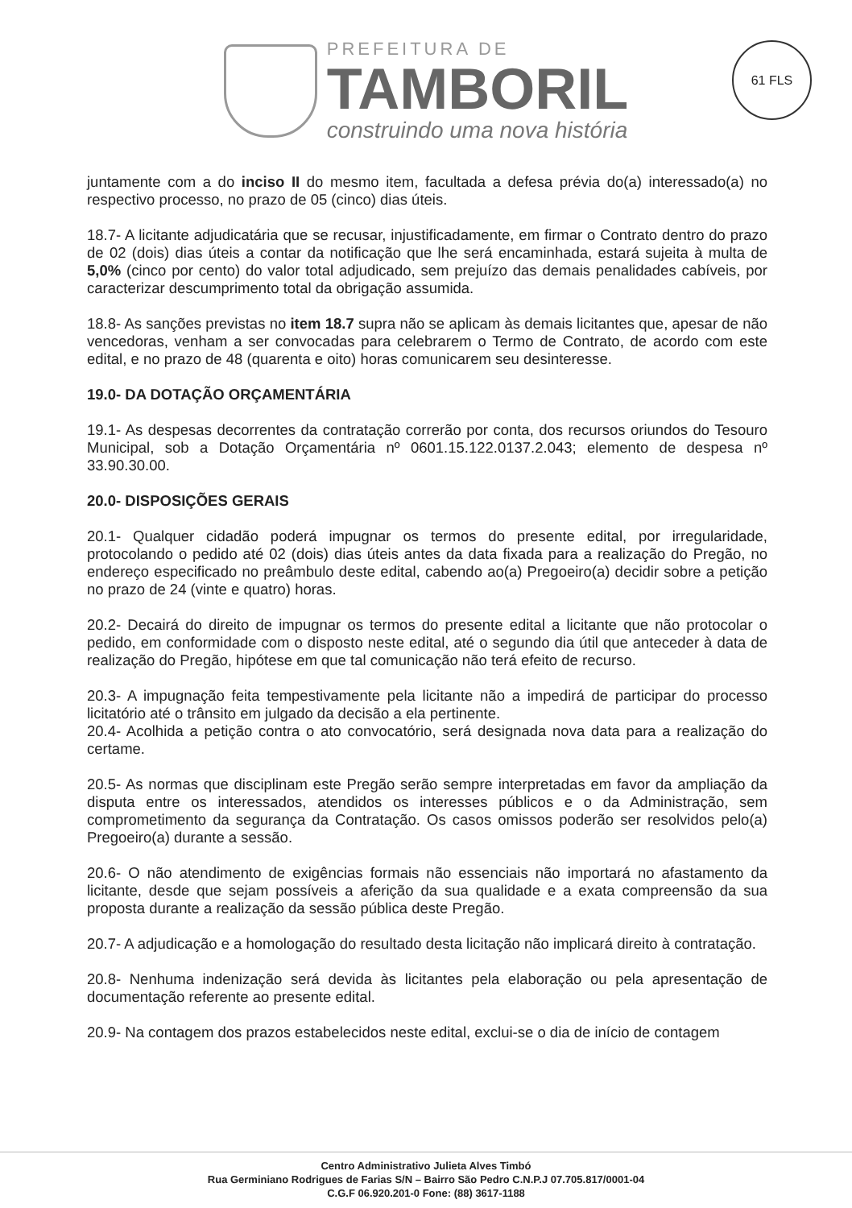PREFEITURA DE
TAMBORIL
construindo uma nova história
61 FLS
juntamente com a do inciso II do mesmo item, facultada a defesa prévia do(a) interessado(a) no respectivo processo, no prazo de 05 (cinco) dias úteis.
18.7- A licitante adjudicatária que se recusar, injustificadamente, em firmar o Contrato dentro do prazo de 02 (dois) dias úteis a contar da notificação que lhe será encaminhada, estará sujeita à multa de 5,0% (cinco por cento) do valor total adjudicado, sem prejuízo das demais penalidades cabíveis, por caracterizar descumprimento total da obrigação assumida.
18.8- As sanções previstas no item 18.7 supra não se aplicam às demais licitantes que, apesar de não vencedoras, venham a ser convocadas para celebrarem o Termo de Contrato, de acordo com este edital, e no prazo de 48 (quarenta e oito) horas comunicarem seu desinteresse.
19.0- DA DOTAÇÃO ORÇAMENTÁRIA
19.1- As despesas decorrentes da contratação correrão por conta, dos recursos oriundos do Tesouro Municipal, sob a Dotação Orçamentária nº 0601.15.122.0137.2.043; elemento de despesa nº 33.90.30.00.
20.0- DISPOSIÇÕES GERAIS
20.1- Qualquer cidadão poderá impugnar os termos do presente edital, por irregularidade, protocolando o pedido até 02 (dois) dias úteis antes da data fixada para a realização do Pregão, no endereço especificado no preâmbulo deste edital, cabendo ao(a) Pregoeiro(a) decidir sobre a petição no prazo de 24 (vinte e quatro) horas.
20.2- Decairá do direito de impugnar os termos do presente edital a licitante que não protocolar o pedido, em conformidade com o disposto neste edital, até o segundo dia útil que anteceder à data de realização do Pregão, hipótese em que tal comunicação não terá efeito de recurso.
20.3- A impugnação feita tempestivamente pela licitante não a impedirá de participar do processo licitatório até o trânsito em julgado da decisão a ela pertinente.
20.4- Acolhida a petição contra o ato convocatório, será designada nova data para a realização do certame.
20.5- As normas que disciplinam este Pregão serão sempre interpretadas em favor da ampliação da disputa entre os interessados, atendidos os interesses públicos e o da Administração, sem comprometimento da segurança da Contratação. Os casos omissos poderão ser resolvidos pelo(a) Pregoeiro(a) durante a sessão.
20.6- O não atendimento de exigências formais não essenciais não importará no afastamento da licitante, desde que sejam possíveis a aferição da sua qualidade e a exata compreensão da sua proposta durante a realização da sessão pública deste Pregão.
20.7- A adjudicação e a homologação do resultado desta licitação não implicará direito à contratação.
20.8- Nenhuma indenização será devida às licitantes pela elaboração ou pela apresentação de documentação referente ao presente edital.
20.9- Na contagem dos prazos estabelecidos neste edital, exclui-se o dia de início de contagem
Centro Administrativo Julieta Alves Timbó
Rua Germiniano Rodrigues de Farias S/N – Bairro São Pedro C.N.P.J 07.705.817/0001-04
C.G.F 06.920.201-0 Fone: (88) 3617-1188